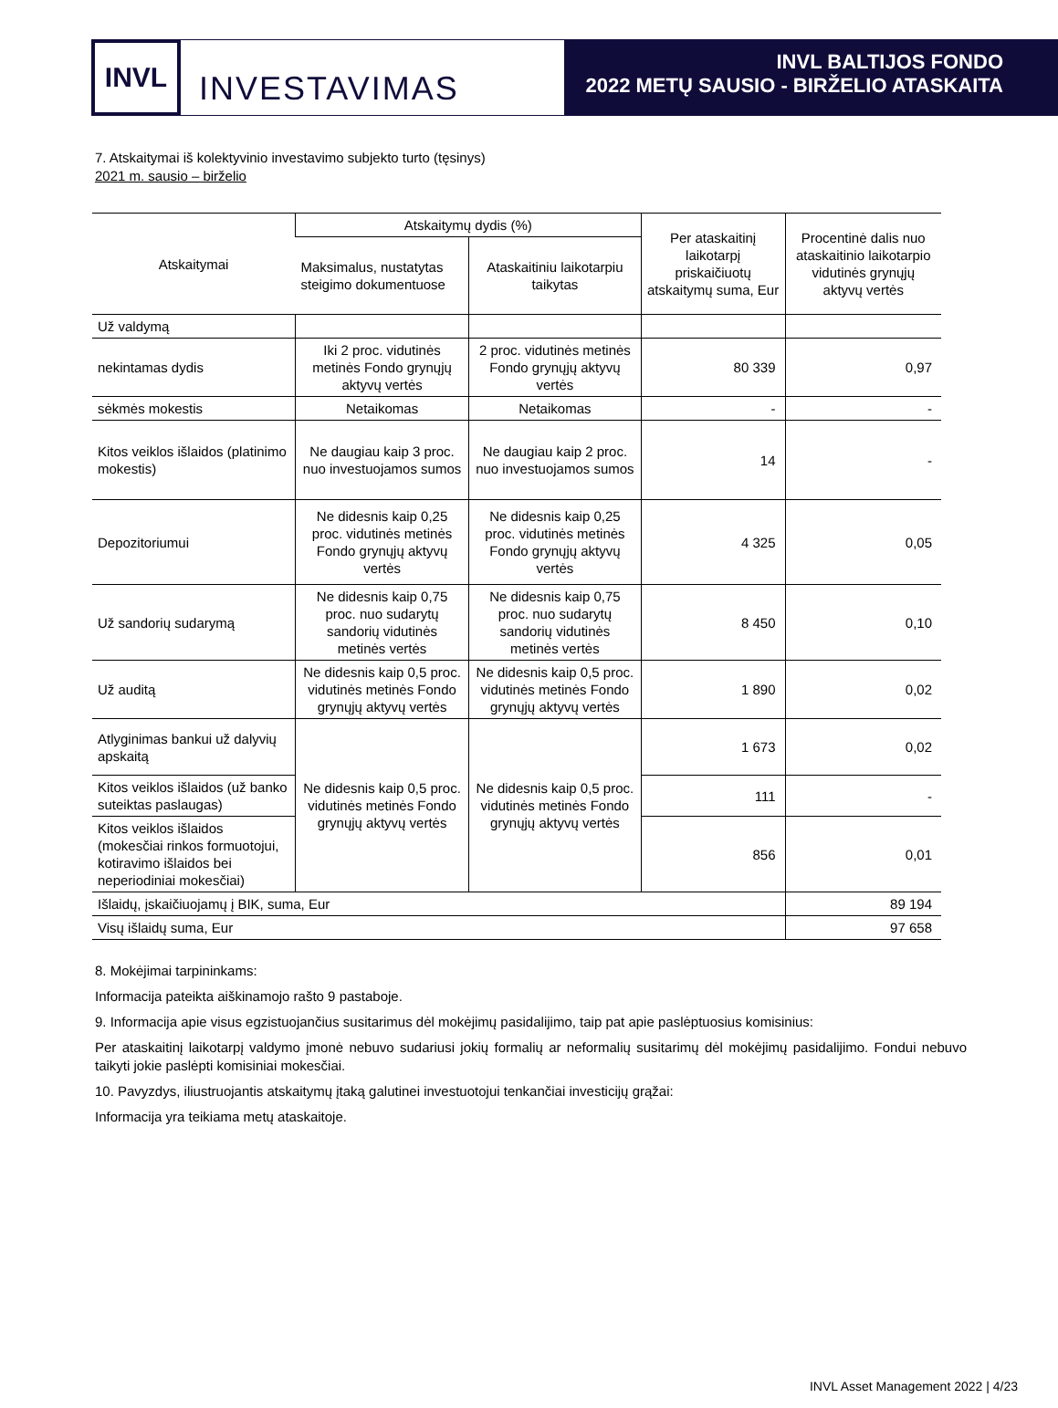INVL
INVESTAVIMAS
INVL BALTIJOS FONDO
2022 METŲ SAUSIO - BIRŽELIO ATASKAITA
7. Atskaitymai iš kolektyvinio investavimo subjekto turto (tęsinys)
2021 m. sausio – birželio
| Atskaitymai | Atskaitymų dydis (%) | | Per ataskaitinį laikotarpį priskaičiuotų atskaitymų suma, Eur | Procentinė dalis nuo ataskaitinio laikotarpio vidutinės grynųjų aktyvų vertės |
| --- | --- | --- | --- | --- |
| | Maksimalus, nustatytas steigimo dokumentuose | Ataskaitiniu laikotarpiu taikytas | | |
| Už valdymą | | | | |
| nekintamas dydis | Iki 2 proc. vidutinės metinės Fondo grynųjų aktyvų vertės | 2 proc. vidutinės metinės Fondo grynųjų aktyvų vertės | 80 339 | 0,97 |
| sėkmės mokestis | Netaikomas | Netaikomas | - | - |
| Kitos veiklos išlaidos (platinimo mokestis) | Ne daugiau kaip 3 proc. nuo investuojamos sumos | Ne daugiau kaip 2 proc. nuo investuojamos sumos | 14 | - |
| Depozitoriumui | Ne didesnis kaip 0,25 proc. vidutinės metinės Fondo grynųjų aktyvų vertės | Ne didesnis kaip 0,25 proc. vidutinės metinės Fondo grynųjų aktyvų vertės | 4 325 | 0,05 |
| Už sandorių sudarymą | Ne didesnis kaip 0,75 proc. nuo sudarytų sandorių vidutinės metinės vertės | Ne didesnis kaip 0,75 proc. nuo sudarytų sandorių vidutinės metinės vertės | 8 450 | 0,10 |
| Už auditą | Ne didesnis kaip 0,5 proc. vidutinės metinės Fondo grynųjų aktyvų vertės | Ne didesnis kaip 0,5 proc. vidutinės metinės Fondo grynųjų aktyvų vertės | 1 890 | 0,02 |
| Atlyginimas bankui už dalyvių apskaitą | Ne didesnis kaip 0,5 proc. vidutinės metinės Fondo grynųjų aktyvų vertės | Ne didesnis kaip 0,5 proc. vidutinės metinės Fondo grynųjų aktyvų vertės | 1 673 | 0,02 |
| Kitos veiklos išlaidos (už banko suteiktas paslaugas) | | | 111 | - |
| Kitos veiklos išlaidos (mokesčiai rinkos formuotojui, kotiravimo išlaidos bei neperiodiniai mokesčiai) | | | 856 | 0,01 |
| Išlaidų, įskaičiuojamų į BIK, suma, Eur | | | | 89 194 |
| Visų išlaidų suma, Eur | | | | 97 658 |
8. Mokėjimai tarpininkams:
Informacija pateikta aiškinamojo rašto 9 pastaboje.
9. Informacija apie visus egzistuojančius susitarimus dėl mokėjimų pasidalijimo, taip pat apie paslėptuosius komisinius:
Per ataskaitinį laikotarpį valdymo įmonė nebuvo sudariusi jokių formalių ar neformalių susitarimų dėl mokėjimų pasidalijimo. Fondui nebuvo taikyti jokie paslėpti komisiniai mokesčiai.
10. Pavyzdys, iliustruojantis atskaitymų įtaką galutinei investuotojui tenkančiai investicijų grąžai:
Informacija yra teikiama metų ataskaitoje.
INVL Asset Management 2022 | 4/23